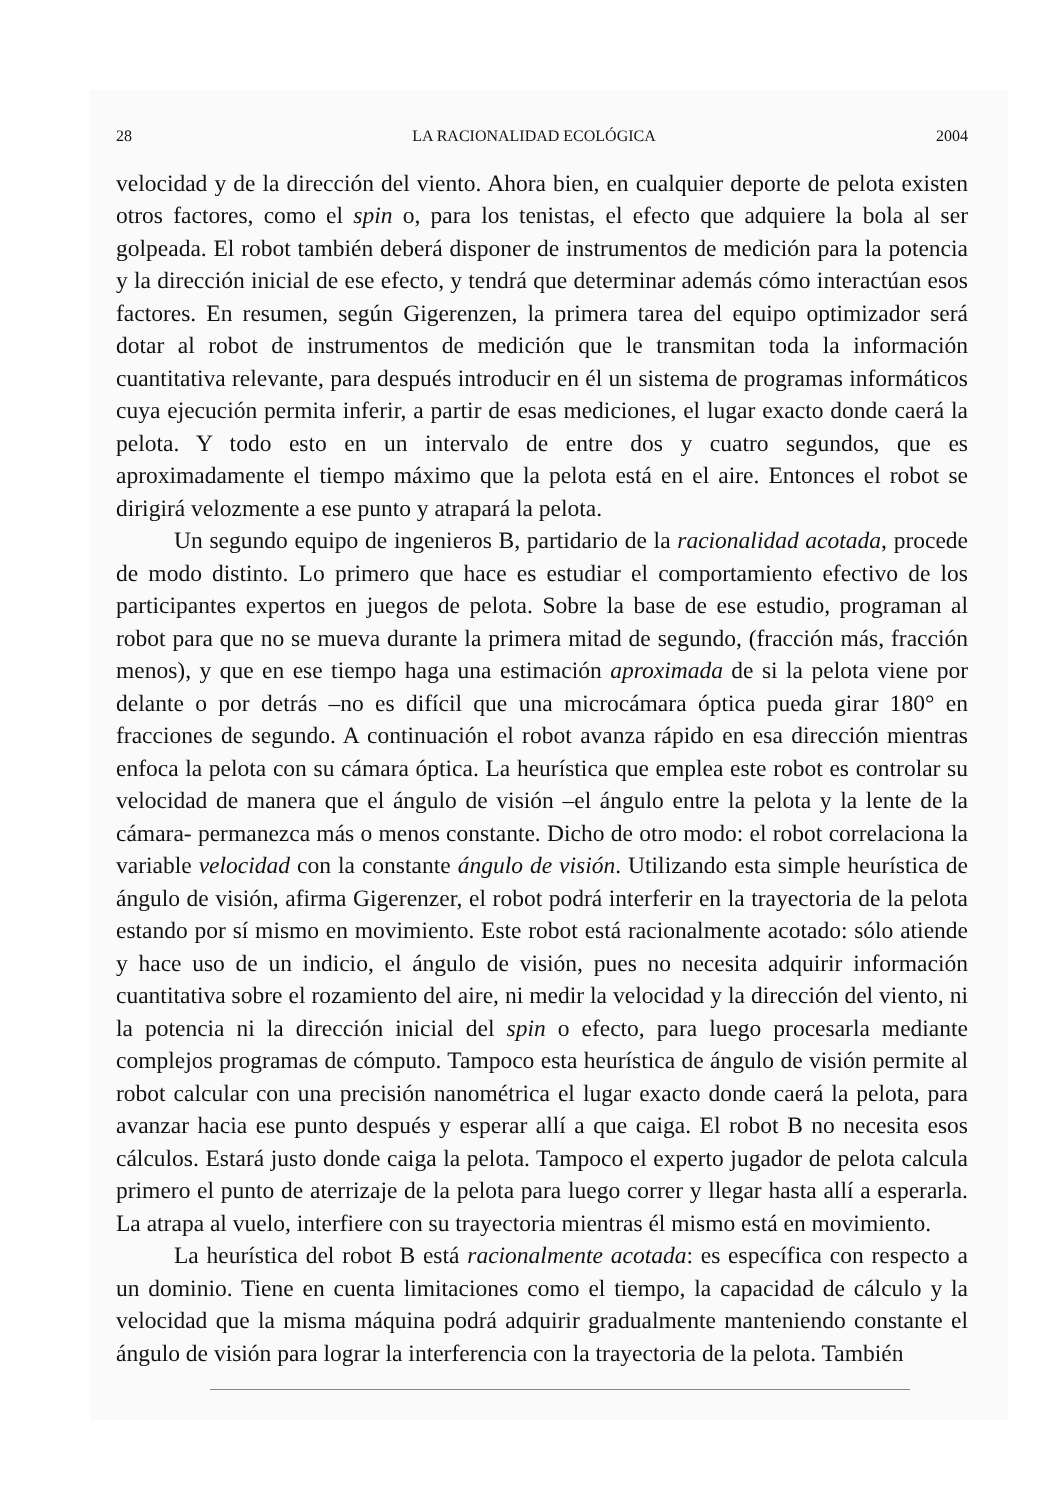28 LA RACIONALIDAD ECOLÓGICA 2004
velocidad y de la dirección del viento. Ahora bien, en cualquier deporte de pelota existen otros factores, como el spin o, para los tenistas, el efecto que adquiere la bola al ser golpeada. El robot también deberá disponer de instrumentos de medición para la potencia y la dirección inicial de ese efecto, y tendrá que determinar además cómo interactúan esos factores. En resumen, según Gigerenzen, la primera tarea del equipo optimizador será dotar al robot de instrumentos de medición que le transmitan toda la información cuantitativa relevante, para después introducir en él un sistema de programas informáticos cuya ejecución permita inferir, a partir de esas mediciones, el lugar exacto donde caerá la pelota. Y todo esto en un intervalo de entre dos y cuatro segundos, que es aproximadamente el tiempo máximo que la pelota está en el aire. Entonces el robot se dirigirá velozmente a ese punto y atrapará la pelota.
Un segundo equipo de ingenieros B, partidario de la racionalidad acotada, procede de modo distinto. Lo primero que hace es estudiar el comportamiento efectivo de los participantes expertos en juegos de pelota. Sobre la base de ese estudio, programan al robot para que no se mueva durante la primera mitad de segundo, (fracción más, fracción menos), y que en ese tiempo haga una estimación aproximada de si la pelota viene por delante o por detrás –no es difícil que una microcámara óptica pueda girar 180° en fracciones de segundo. A continuación el robot avanza rápido en esa dirección mientras enfoca la pelota con su cámara óptica. La heurística que emplea este robot es controlar su velocidad de manera que el ángulo de visión –el ángulo entre la pelota y la lente de la cámara- permanezca más o menos constante. Dicho de otro modo: el robot correlaciona la variable velocidad con la constante ángulo de visión. Utilizando esta simple heurística de ángulo de visión, afirma Gigerenzer, el robot podrá interferir en la trayectoria de la pelota estando por sí mismo en movimiento. Este robot está racionalmente acotado: sólo atiende y hace uso de un indicio, el ángulo de visión, pues no necesita adquirir información cuantitativa sobre el rozamiento del aire, ni medir la velocidad y la dirección del viento, ni la potencia ni la dirección inicial del spin o efecto, para luego procesarla mediante complejos programas de cómputo. Tampoco esta heurística de ángulo de visión permite al robot calcular con una precisión nanométrica el lugar exacto donde caerá la pelota, para avanzar hacia ese punto después y esperar allí a que caiga. El robot B no necesita esos cálculos. Estará justo donde caiga la pelota. Tampoco el experto jugador de pelota calcula primero el punto de aterrizaje de la pelota para luego correr y llegar hasta allí a esperarla. La atrapa al vuelo, interfiere con su trayectoria mientras él mismo está en movimiento.
La heurística del robot B está racionalmente acotada: es específica con respecto a un dominio. Tiene en cuenta limitaciones como el tiempo, la capacidad de cálculo y la velocidad que la misma máquina podrá adquirir gradualmente manteniendo constante el ángulo de visión para lograr la interferencia con la trayectoria de la pelota. También